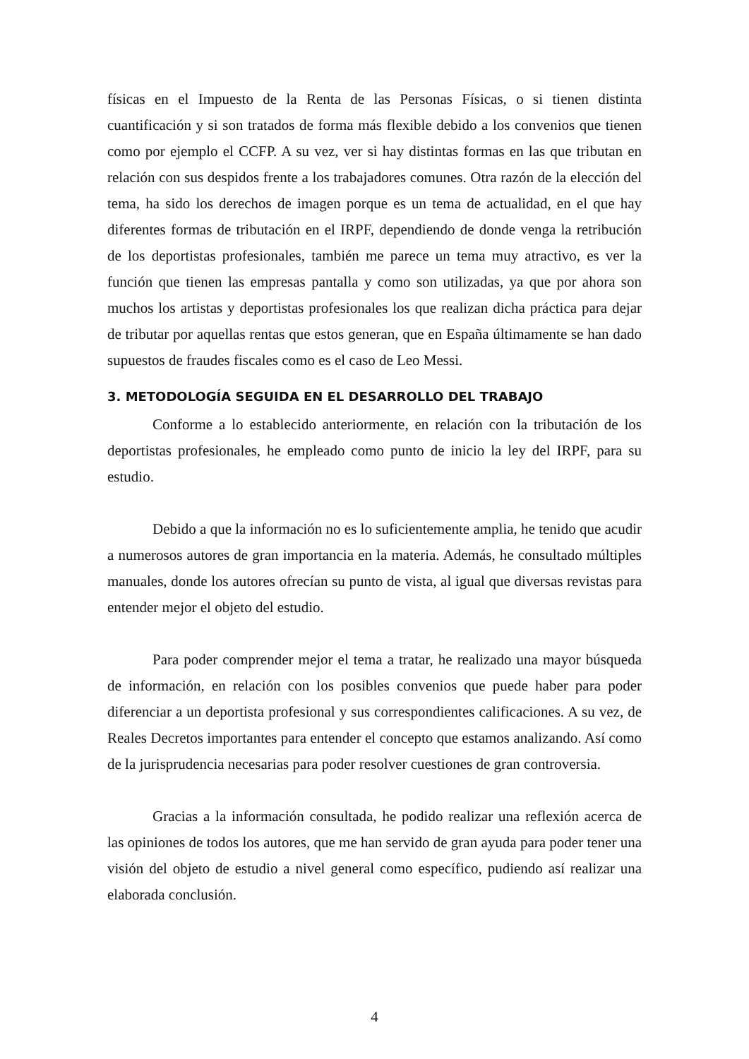físicas en el Impuesto de la Renta de las Personas Físicas, o si tienen distinta cuantificación y si son tratados de forma más flexible debido a los convenios que tienen como por ejemplo el CCFP. A su vez, ver si hay distintas formas en las que tributan en relación con sus despidos frente a los trabajadores comunes. Otra razón de la elección del tema, ha sido los derechos de imagen porque es un tema de actualidad, en el que hay diferentes formas de tributación en el IRPF, dependiendo de donde venga la retribución de los deportistas profesionales, también me parece un tema muy atractivo, es ver la función que tienen las empresas pantalla y como son utilizadas, ya que por ahora son muchos los artistas y deportistas profesionales los que realizan dicha práctica para dejar de tributar por aquellas rentas que estos generan, que en España últimamente se han dado supuestos de fraudes fiscales como es el caso de Leo Messi.
3. METODOLOGÍA SEGUIDA EN EL DESARROLLO DEL TRABAJO
Conforme a lo establecido anteriormente, en relación con la tributación de los deportistas profesionales, he empleado como punto de inicio la ley del IRPF, para su estudio.
Debido a que la información no es lo suficientemente amplia, he tenido que acudir a numerosos autores de gran importancia en la materia. Además, he consultado múltiples manuales, donde los autores ofrecían su punto de vista, al igual que diversas revistas para entender mejor el objeto del estudio.
Para poder comprender mejor el tema a tratar, he realizado una mayor búsqueda de información, en relación con los posibles convenios que puede haber para poder diferenciar a un deportista profesional y sus correspondientes calificaciones. A su vez, de Reales Decretos importantes para entender el concepto que estamos analizando. Así como de la jurisprudencia necesarias para poder resolver cuestiones de gran controversia.
Gracias a la información consultada, he podido realizar una reflexión acerca de las opiniones de todos los autores, que me han servido de gran ayuda para poder tener una visión del objeto de estudio a nivel general como específico, pudiendo así realizar una elaborada conclusión.
4